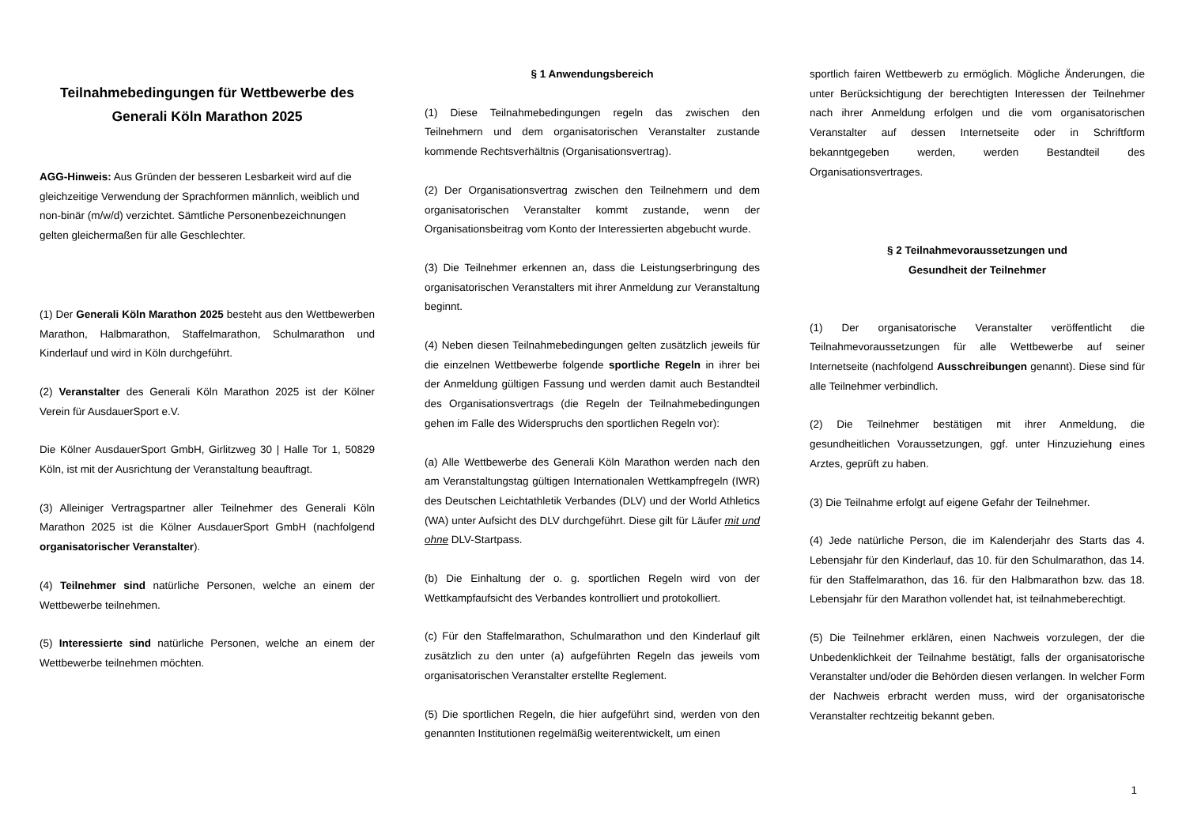Teilnahmebedingungen für Wettbewerbe des
Generali Köln Marathon 2025
AGG-Hinweis: Aus Gründen der besseren Lesbarkeit wird auf die gleichzeitige Verwendung der Sprachformen männlich, weiblich und non-binär (m/w/d) verzichtet. Sämtliche Personenbezeichnungen gelten gleichermaßen für alle Geschlechter.
(1) Der Generali Köln Marathon 2025 besteht aus den Wettbewerben Marathon, Halbmarathon, Staffelmarathon, Schulmarathon und Kinderlauf und wird in Köln durchgeführt.
(2) Veranstalter des Generali Köln Marathon 2025 ist der Kölner Verein für AusdauerSport e.V.
Die Kölner AusdauerSport GmbH, Girlitzweg 30 | Halle Tor 1, 50829 Köln, ist mit der Ausrichtung der Veranstaltung beauftragt.
(3) Alleiniger Vertragspartner aller Teilnehmer des Generali Köln Marathon 2025 ist die Kölner AusdauerSport GmbH (nachfolgend organisatorischer Veranstalter).
(4) Teilnehmer sind natürliche Personen, welche an einem der Wettbewerbe teilnehmen.
(5) Interessierte sind natürliche Personen, welche an einem der Wettbewerbe teilnehmen möchten.
§ 1 Anwendungsbereich
(1) Diese Teilnahmebedingungen regeln das zwischen den Teilnehmern und dem organisatorischen Veranstalter zustande kommende Rechtsverhältnis (Organisationsvertrag).
(2) Der Organisationsvertrag zwischen den Teilnehmern und dem organisatorischen Veranstalter kommt zustande, wenn der Organisationsbeitrag vom Konto der Interessierten abgebucht wurde.
(3) Die Teilnehmer erkennen an, dass die Leistungserbringung des organisatorischen Veranstalters mit ihrer Anmeldung zur Veranstaltung beginnt.
(4) Neben diesen Teilnahmebedingungen gelten zusätzlich jeweils für die einzelnen Wettbewerbe folgende sportliche Regeln in ihrer bei der Anmeldung gültigen Fassung und werden damit auch Bestandteil des Organisationsvertrags (die Regeln der Teilnahmebedingungen gehen im Falle des Widerspruchs den sportlichen Regeln vor):
(a) Alle Wettbewerbe des Generali Köln Marathon werden nach den am Veranstaltungstag gültigen Internationalen Wettkampfregeln (IWR) des Deutschen Leichtathletik Verbandes (DLV) und der World Athletics (WA) unter Aufsicht des DLV durchgeführt. Diese gilt für Läufer mit und ohne DLV-Startpass.
(b) Die Einhaltung der o. g. sportlichen Regeln wird von der Wettkampfaufsicht des Verbandes kontrolliert und protokolliert.
(c) Für den Staffelmarathon, Schulmarathon und den Kinderlauf gilt zusätzlich zu den unter (a) aufgeführten Regeln das jeweils vom organisatorischen Veranstalter erstellte Reglement.
(5) Die sportlichen Regeln, die hier aufgeführt sind, werden von den genannten Institutionen regelmäßig weiterentwickelt, um einen
sportlich fairen Wettbewerb zu ermöglich. Mögliche Änderungen, die unter Berücksichtigung der berechtigten Interessen der Teilnehmer nach ihrer Anmeldung erfolgen und die vom organisatorischen Veranstalter auf dessen Internetseite oder in Schriftform bekanntgegeben werden, werden Bestandteil des Organisationsvertrages.
§ 2 Teilnahmevoraussetzungen und
Gesundheit der Teilnehmer
(1) Der organisatorische Veranstalter veröffentlicht die Teilnahmevoraussetzungen für alle Wettbewerbe auf seiner Internetseite (nachfolgend Ausschreibungen genannt). Diese sind für alle Teilnehmer verbindlich.
(2) Die Teilnehmer bestätigen mit ihrer Anmeldung, die gesundheitlichen Voraussetzungen, ggf. unter Hinzuziehung eines Arztes, geprüft zu haben.
(3) Die Teilnahme erfolgt auf eigene Gefahr der Teilnehmer.
(4) Jede natürliche Person, die im Kalenderjahr des Starts das 4. Lebensjahr für den Kinderlauf, das 10. für den Schulmarathon, das 14. für den Staffelmarathon, das 16. für den Halbmarathon bzw. das 18. Lebensjahr für den Marathon vollendet hat, ist teilnahmeberechtigt.
(5) Die Teilnehmer erklären, einen Nachweis vorzulegen, der die Unbedenklichkeit der Teilnahme bestätigt, falls der organisatorische Veranstalter und/oder die Behörden diesen verlangen. In welcher Form der Nachweis erbracht werden muss, wird der organisatorische Veranstalter rechtzeitig bekannt geben.
1